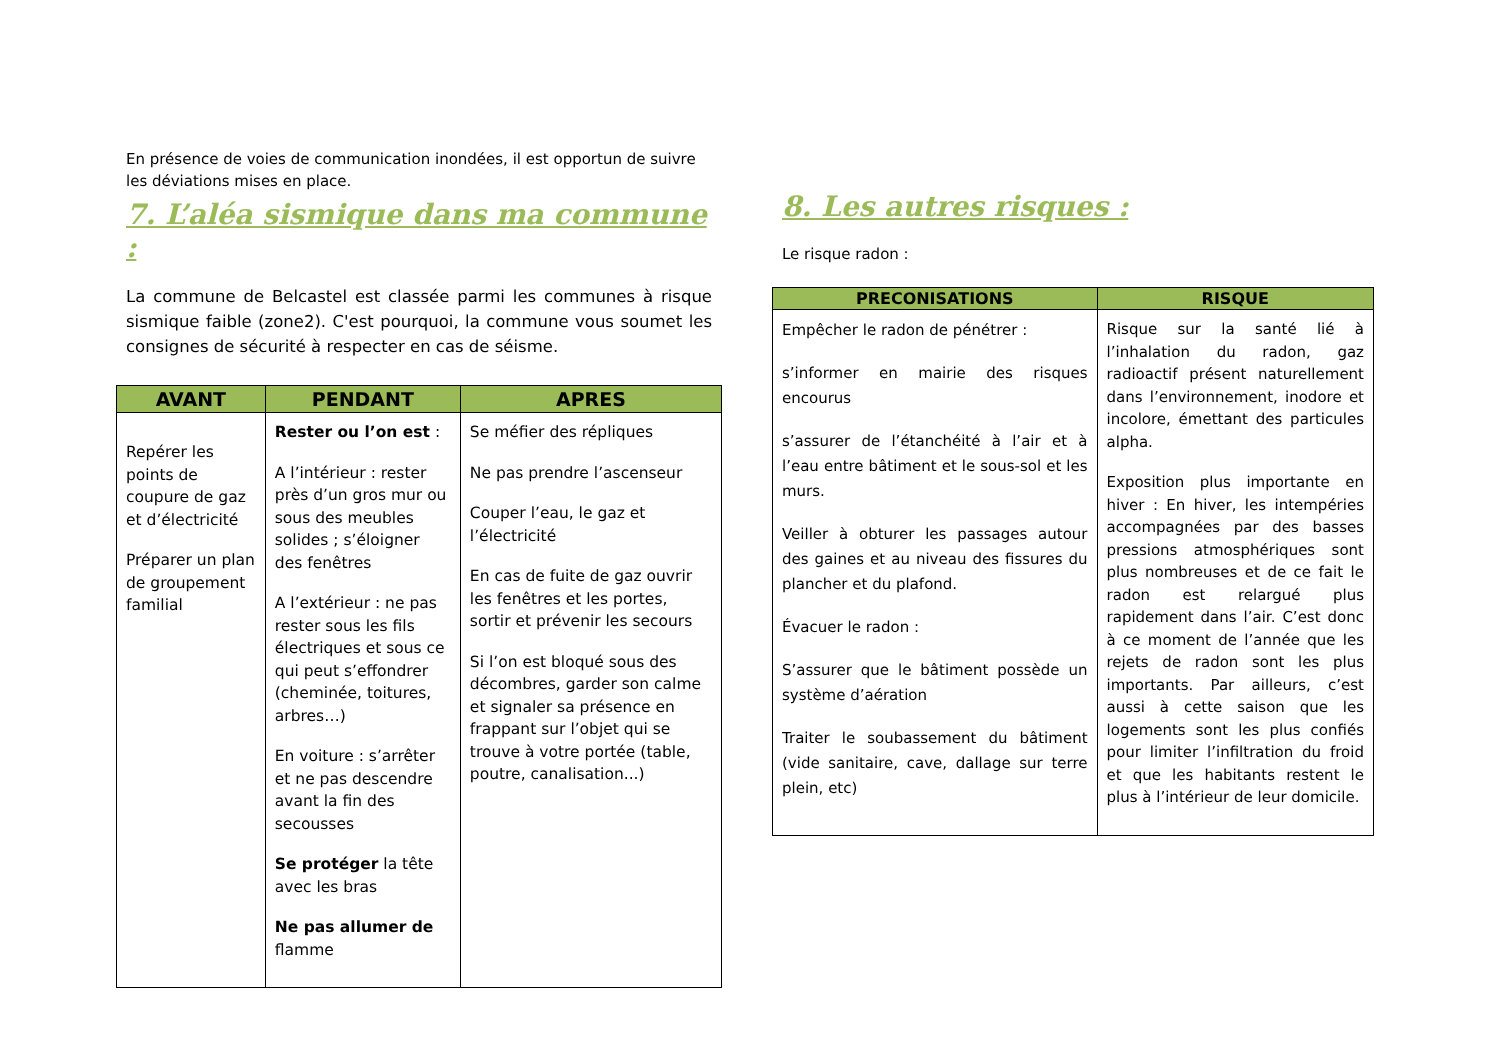En présence de voies de communication inondées, il est opportun de suivre les déviations mises en place.
7. L’aléa sismique dans ma commune :
La commune de Belcastel est classée parmi les communes à risque sismique faible (zone2). C'est pourquoi, la commune vous soumet les consignes de sécurité à respecter en cas de séisme.
| AVANT | PENDANT | APRES |
| --- | --- | --- |
| Repérer les points de coupure de gaz et d’électricité Préparer un plan de groupement familial | Rester ou l’on est : A l’intérieur : rester près d’un gros mur ou sous des meubles solides ; s’éloigner des fenêtres A l’extérieur : ne pas rester sous les fils électriques et sous ce qui peut s’effondrer (cheminée, toitures, arbres…) En voiture : s’arrêter et ne pas descendre avant la fin des secousses Se protéger la tête avec les bras Ne pas allumer de flamme | Se méfier des répliques Ne pas prendre l’ascenseur Couper l’eau, le gaz et l’électricité En cas de fuite de gaz ouvrir les fenêtres et les portes, sortir et prévenir les secours Si l’on est bloqué sous des décombres, garder son calme et signaler sa présence en frappant sur l’objet qui se trouve à votre portée (table, poutre, canalisation...) |
8. Les autres risques :
Le risque radon :
| PRECONISATIONS | RISQUE |
| --- | --- |
| Empêcher le radon de pénétrer : s’informer en mairie des risques encourus s’assurer de l’étanchéité à l’air et à l’eau entre bâtiment et le sous-sol et les murs. Veiller à obturer les passages autour des gaines et au niveau des fissures du plancher et du plafond. Évacuer le radon : S’assurer que le bâtiment possède un système d’aération Traiter le soubassement du bâtiment (vide sanitaire, cave, dallage sur terre plein, etc) | Risque sur la santé lié à l’inhalation du radon, gaz radioactif présent naturellement dans l’environnement, inodore et incolore, émettant des particules alpha. Exposition plus importante en hiver : En hiver, les intempéries accompagnées par des basses pressions atmosphériques sont plus nombreuses et de ce fait le radon est relargué plus rapidement dans l’air. C’est donc à ce moment de l’année que les rejets de radon sont les plus importants. Par ailleurs, c’est aussi à cette saison que les logements sont les plus confiés pour limiter l’infiltration du froid et que les habitants restent le plus à l’intérieur de leur domicile. |